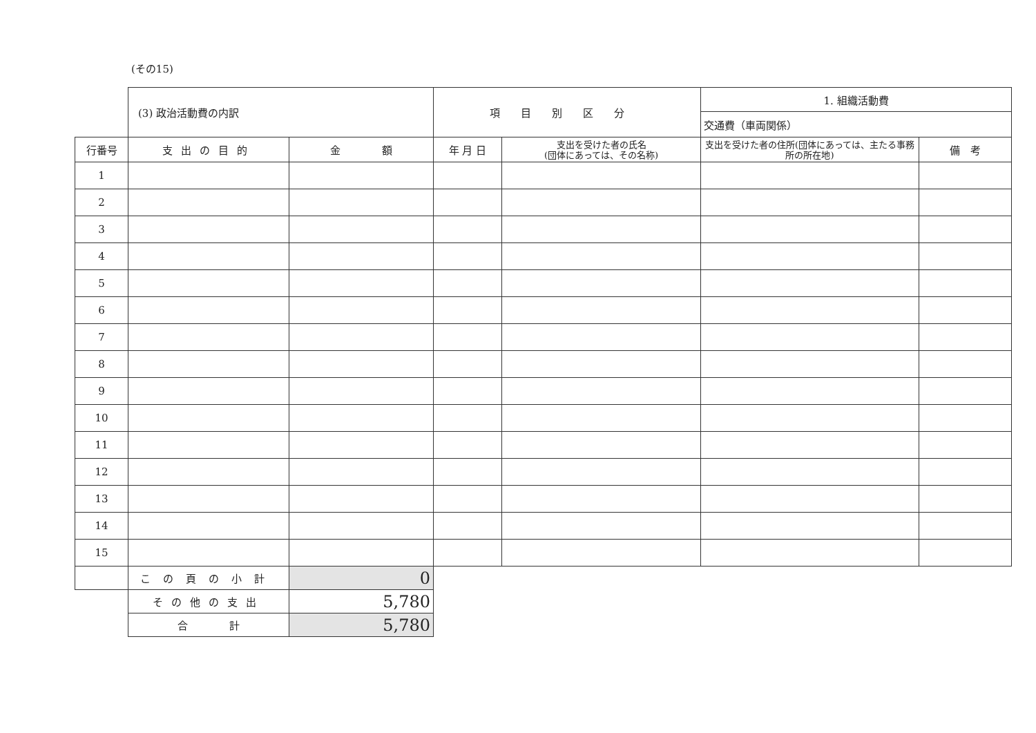(その15)
| | (3) 政治活動費の内訳 | | 項目別区分 | | 1. 組織活動費 | |
| | | | | | 交通費（車両関係） | |
| 行番号 | 支出の目的 | 金 額 | 年 月 日 | 支出を受けた者の氏名 (団体にあっては、その名称) | 支出を受けた者の住所(団体にあっては、主たる事務所の所在地) | 備 考 |
| 1 | | | | | | |
| 2 | | | | | | |
| 3 | | | | | | |
| 4 | | | | | | |
| 5 | | | | | | |
| 6 | | | | | | |
| 7 | | | | | | |
| 8 | | | | | | |
| 9 | | | | | | |
| 10 | | | | | | |
| 11 | | | | | | |
| 12 | | | | | | |
| 13 | | | | | | |
| 14 | | | | | | |
| 15 | | | | | | |
| | この頁の小計 | 0 | | | | |
| | その他の支出 | 5,780 | | | | |
| | 合 計 | 5,780 | | | | |